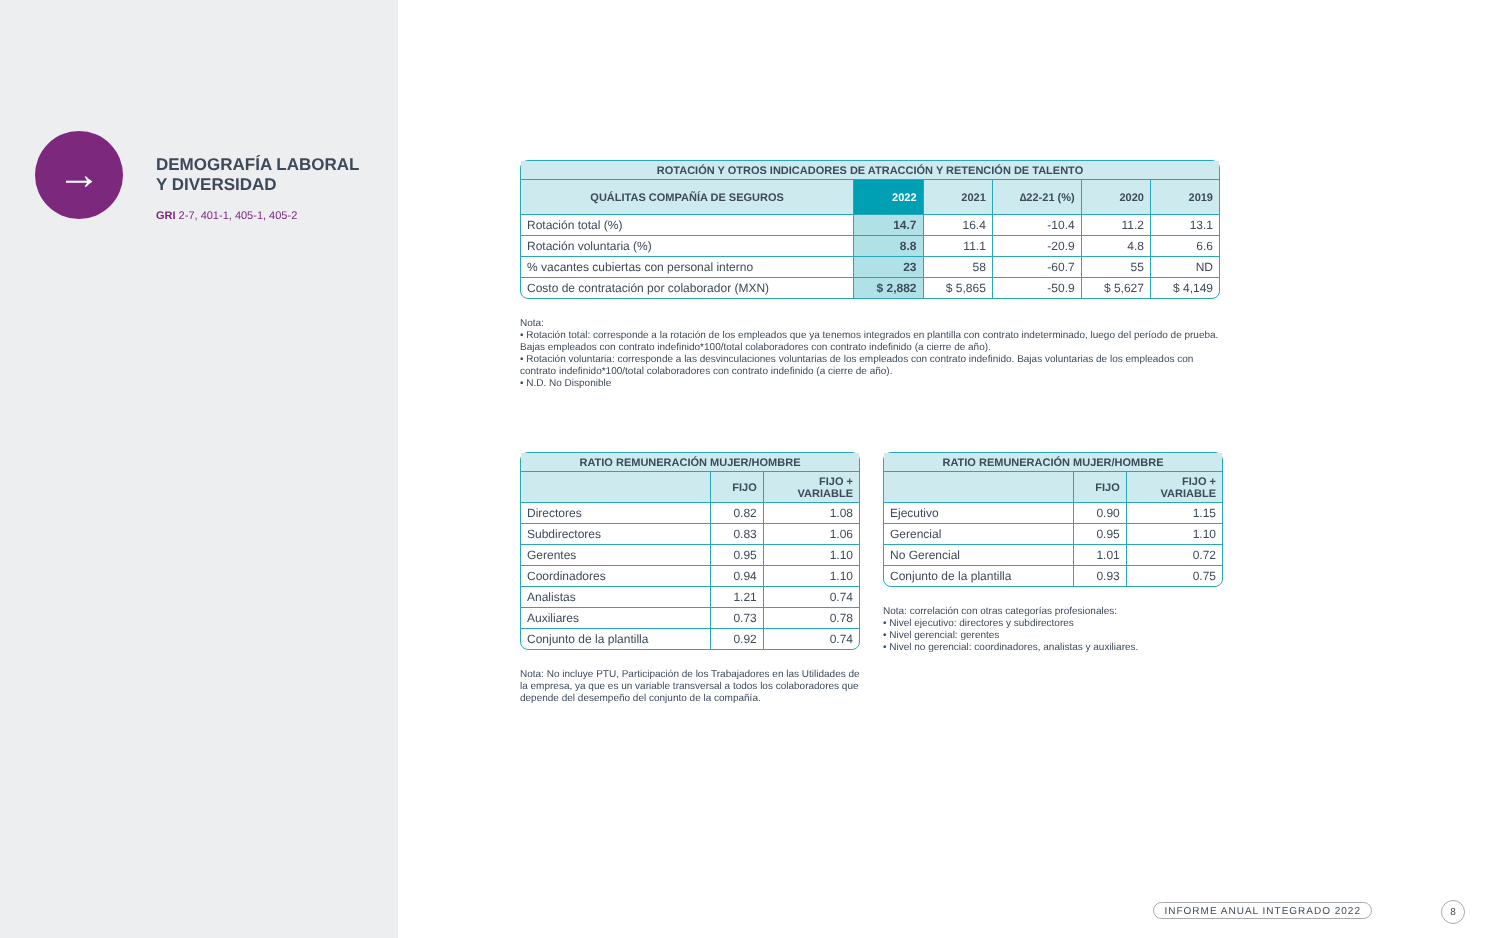→
DEMOGRAFÍA LABORAL
Y DIVERSIDAD
GRI 2-7, 401-1, 405-1, 405-2
| ROTACIÓN Y OTROS INDICADORES DE ATRACCIÓN Y RETENCIÓN DE TALENTO | | | | | |
| --- | --- | --- | --- | --- | --- |
| QUÁLITAS COMPAÑÍA DE SEGUROS | 2022 | 2021 | ∆22-21 (%) | 2020 | 2019 |
| Rotación total (%) | 14.7 | 16.4 | -10.4 | 11.2 | 13.1 |
| Rotación voluntaria (%) | 8.8 | 11.1 | -20.9 | 4.8 | 6.6 |
| % vacantes cubiertas con personal interno | 23 | 58 | -60.7 | 55 | ND |
| Costo de contratación por colaborador (MXN) | $ 2,882 | $ 5,865 | -50.9 | $ 5,627 | $ 4,149 |
Nota:
• Rotación total: corresponde a la rotación de los empleados que ya tenemos integrados en plantilla con contrato indeterminado, luego del período de prueba. Bajas empleados con contrato indefinido*100/total colaboradores con contrato indefinido (a cierre de año).
• Rotación voluntaria: corresponde a las desvinculaciones voluntarias de los empleados con contrato indefinido. Bajas voluntarias de los empleados con contrato indefinido*100/total colaboradores con contrato indefinido (a cierre de año).
• N.D. No Disponible
| RATIO REMUNERACIÓN MUJER/HOMBRE | | |
| --- | --- | --- |
| | FIJO | FIJO + VARIABLE |
| Directores | 0.82 | 1.08 |
| Subdirectores | 0.83 | 1.06 |
| Gerentes | 0.95 | 1.10 |
| Coordinadores | 0.94 | 1.10 |
| Analistas | 1.21 | 0.74 |
| Auxiliares | 0.73 | 0.78 |
| Conjunto de la plantilla | 0.92 | 0.74 |
Nota: No incluye PTU, Participación de los Trabajadores en las Utilidades de la empresa, ya que es un variable transversal a todos los colaboradores que depende del desempeño del conjunto de la compañía.
| RATIO REMUNERACIÓN MUJER/HOMBRE | | |
| --- | --- | --- |
| | FIJO | FIJO + VARIABLE |
| Ejecutivo | 0.90 | 1.15 |
| Gerencial | 0.95 | 1.10 |
| No Gerencial | 1.01 | 0.72 |
| Conjunto de la plantilla | 0.93 | 0.75 |
Nota: correlación con otras categorías profesionales:
• Nivel ejecutivo: directores y subdirectores
• Nivel gerencial: gerentes
• Nivel no gerencial: coordinadores, analistas y auxiliares.
INFORME ANUAL INTEGRADO 2022 8